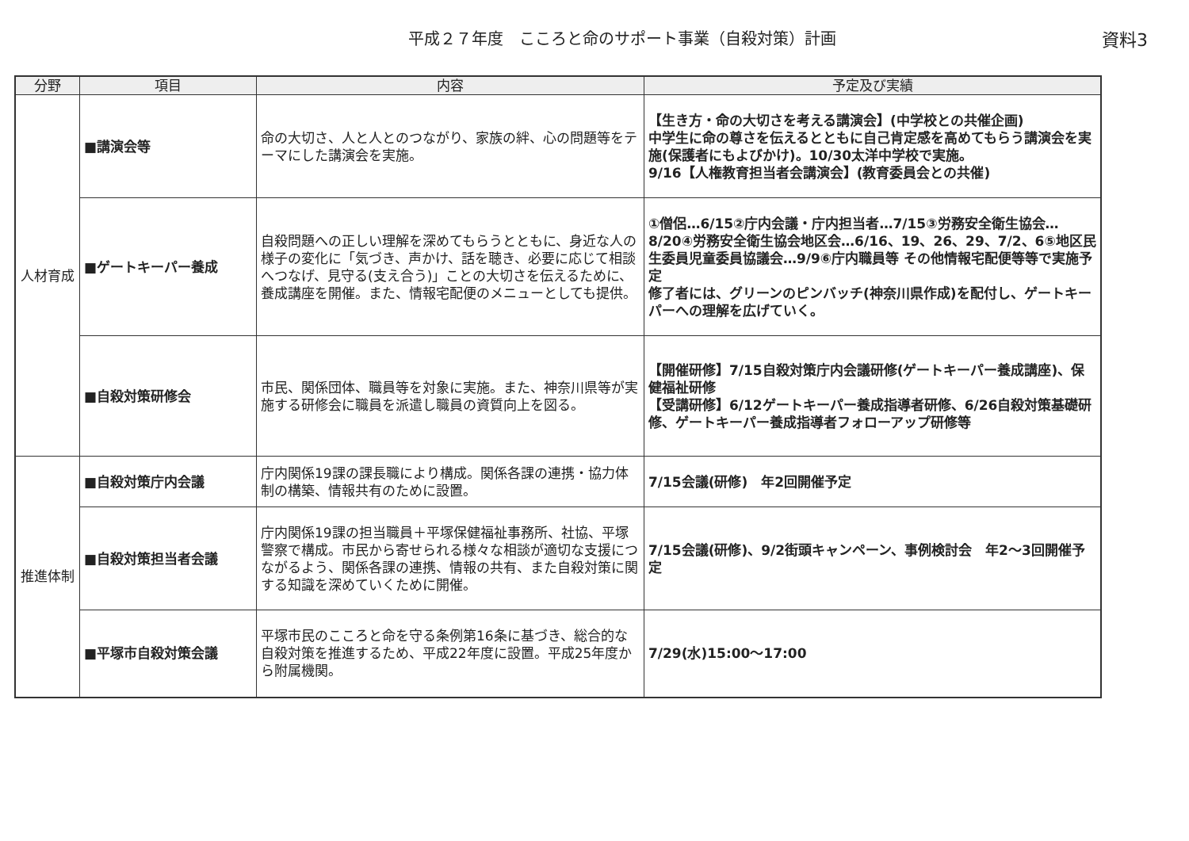平成２７年度　こころと命のサポート事業（自殺対策）計画
資料3
| 分野 | 項目 | 内容 | 予定及び実績 |
| --- | --- | --- | --- |
| 人材育成 | ■講演会等 | 命の大切さ、人と人とのつながり、家族の絆、心の問題等をテーマにした講演会を実施。 | 【生き方・命の大切さを考える講演会】(中学校との共催企画) 中学生に命の尊さを伝えるとともに自己肯定感を高めてもらう講演会を実施(保護者にもよびかけ)。10/30太洋中学校で実施。 9/16【人権教育担当者会講演会】(教育委員会との共催) |
| | ■ゲートキーパー養成 | 自殺問題への正しい理解を深めてもらうとともに、身近な人の様子の変化に「気づき、声かけ、話を聴き、必要に応じて相談へつなげ、見守る(支え合う)」ことの大切さを伝えるために、養成講座を開催。また、情報宅配便のメニューとしても提供。 | ①僧侶…6/15②庁内会議・庁内担当者…7/15③労務安全衛生協会…8/20④労務安全衛生協会地区会…6/16、19、26、29、7/2、6⑤地区民生委員児童委員協議会…9/9⑥庁内職員等 その他情報宅配便等等で実施予定 修了者には、グリーンのピンバッチ(神奈川県作成)を配付し、ゲートキーパーへの理解を広げていく。 |
| | ■自殺対策研修会 | 市民、関係団体、職員等を対象に実施。また、神奈川県等が実施する研修会に職員を派遣し職員の資質向上を図る。 | 【開催研修】7/15自殺対策庁内会議研修(ゲートキーパー養成講座)、保健福祉研修 【受講研修】6/12ゲートキーパー養成指導者研修、6/26自殺対策基礎研修、ゲートキーパー養成指導者フォローアップ研修等 |
| 推進体制 | ■自殺対策庁内会議 | 庁内関係19課の課長職により構成。関係各課の連携・協力体制の構築、情報共有のために設置。 | 7/15会議(研修) 年2回開催予定 |
| | ■自殺対策担当者会議 | 庁内関係19課の担当職員＋平塚保健福祉事務所、社協、平塚警察で構成。市民から寄せられる様々な相談が適切な支援につながるよう、関係各課の連携、情報の共有、また自殺対策に関する知識を深めていくために開催。 | 7/15会議(研修)、9/2街頭キャンペーン、事例検討会 年2～3回開催予定 |
| | ■平塚市自殺対策会議 | 平塚市民のこころと命を守る条例第16条に基づき、総合的な自殺対策を推進するため、平成22年度に設置。平成25年度から附属機関。 | 7/29(水)15:00～17:00 |